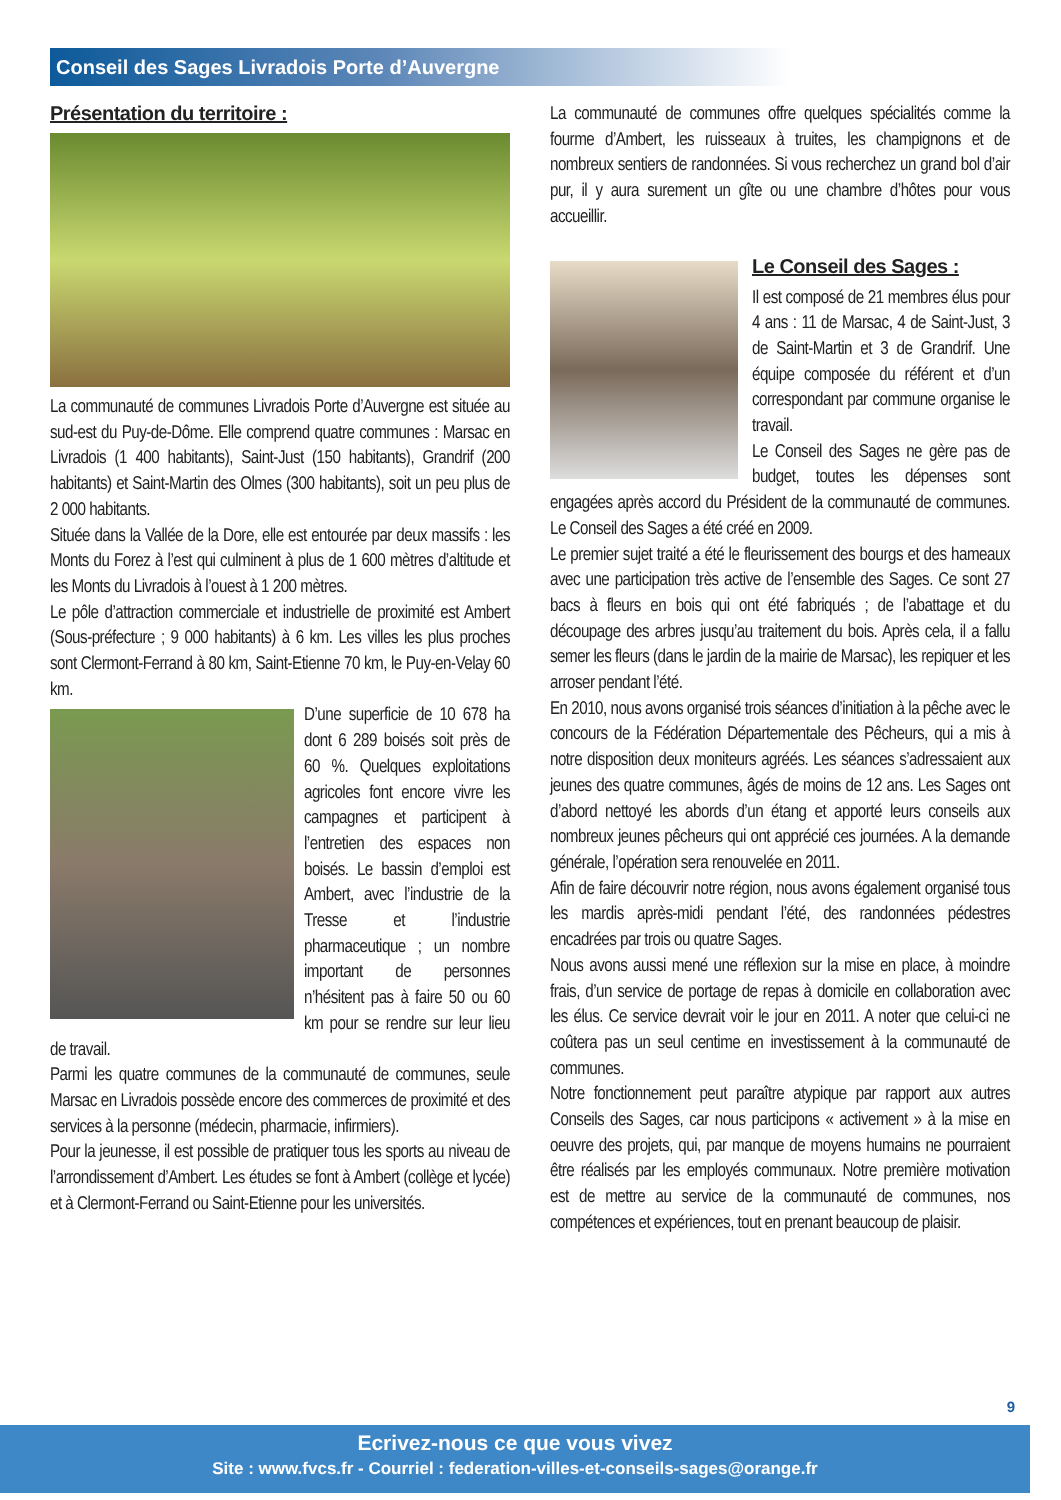Conseil des Sages Livradois Porte d’Auvergne
Présentation du territoire :
La communauté de communes Livradois Porte d’Auvergne est située au sud-est du Puy-de-Dôme. Elle comprend quatre communes : Marsac en Livradois (1 400 habitants), Saint-Just (150 habitants), Grandrif (200 habitants) et Saint-Martin des Olmes (300 habitants), soit un peu plus de 2 000 habitants.
Située dans la Vallée de la Dore, elle est entourée par deux massifs : les Monts du Forez à l’est qui culminent à plus de 1 600 mètres d’altitude et les Monts du Livradois à l’ouest à 1 200 mètres.
Le pôle d’attraction commerciale et industrielle de proximité est Ambert (Sous-préfecture ; 9 000 habitants) à 6 km. Les villes les plus proches sont Clermont-Ferrand à 80 km, Saint-Etienne 70 km, le Puy-en-Velay 60 km.
D’une superficie de 10 678 ha dont 6 289 boisés soit près de 60 %. Quelques exploitations agricoles font encore vivre les campagnes et participent à l’entretien des espaces non boisés. Le bassin d’emploi est Ambert, avec l’industrie de la Tresse et l’industrie pharmaceutique ; un nombre important de personnes n’hésitent pas à faire 50 ou 60 km pour se rendre sur leur lieu de travail.
Parmi les quatre communes de la communauté de communes, seule Marsac en Livradois possède encore des commerces de proximité et des services à la personne (médecin, pharmacie, infirmiers).
Pour la jeunesse, il est possible de pratiquer tous les sports au niveau de l’arrondissement d’Ambert. Les études se font à Ambert (collège et lycée) et à Clermont-Ferrand ou Saint-Etienne pour les universités.
La communauté de communes offre quelques spécialités comme la fourme d’Ambert, les ruisseaux à truites, les champignons et de nombreux sentiers de randonnées. Si vous recherchez un grand bol d’air pur, il y aura surement un gîte ou une chambre d’hôtes pour vous accueillir.
Le Conseil des Sages :
Il est composé de 21 membres élus pour 4 ans : 11 de Marsac, 4 de Saint-Just, 3 de Saint-Martin et 3 de Grandrif. Une équipe composée du référent et d’un correspondant par commune organise le travail.
Le Conseil des Sages ne gère pas de budget, toutes les dépenses sont engagées après accord du Président de la communauté de communes. Le Conseil des Sages a été créé en 2009.
Le premier sujet traité a été le fleurissement des bourgs et des hameaux avec une participation très active de l’ensemble des Sages. Ce sont 27 bacs à fleurs en bois qui ont été fabriqués ; de l’abattage et du découpage des arbres jusqu’au traitement du bois. Après cela, il a fallu semer les fleurs (dans le jardin de la mairie de Marsac), les repiquer et les arroser pendant l’été.
En 2010, nous avons organisé trois séances d’initiation à la pêche avec le concours de la Fédération Départementale des Pêcheurs, qui a mis à notre disposition deux moniteurs agréés. Les séances s’adressaient aux jeunes des quatre communes, âgés de moins de 12 ans. Les Sages ont d’abord nettoyé les abords d’un étang et apporté leurs conseils aux nombreux jeunes pêcheurs qui ont apprécié ces journées. A la demande générale, l’opération sera renouvelée en 2011.
Afin de faire découvrir notre région, nous avons également organisé tous les mardis après-midi pendant l’été, des randonnées pédestres encadrées par trois ou quatre Sages.
Nous avons aussi mené une réflexion sur la mise en place, à moindre frais, d’un service de portage de repas à domicile en collaboration avec les élus. Ce service devrait voir le jour en 2011. A noter que celui-ci ne coûtera pas un seul centime en investissement à la communauté de communes.
Notre fonctionnement peut paraître atypique par rapport aux autres Conseils des Sages, car nous participons « activement » à la mise en oeuvre des projets, qui, par manque de moyens humains ne pourraient être réalisés par les employés communaux. Notre première motivation est de mettre au service de la communauté de communes, nos compétences et expériences, tout en prenant beaucoup de plaisir.
9
Ecrivez-nous ce que vous vivez
Site : www.fvcs.fr - Courriel : federation-villes-et-conseils-sages@orange.fr